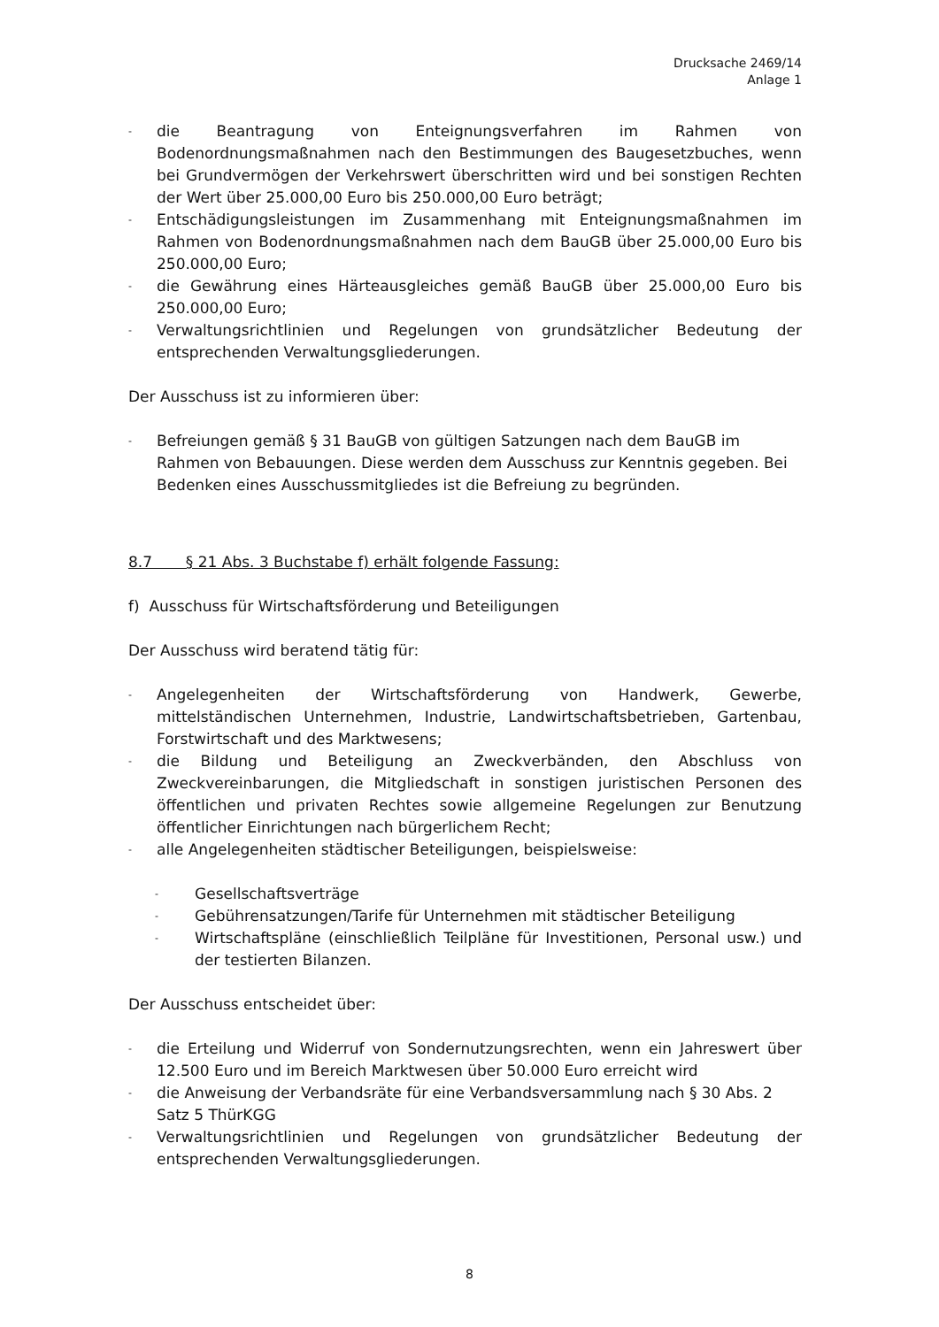Drucksache 2469/14
Anlage 1
- die Beantragung von Enteignungsverfahren im Rahmen von Bodenordnungsmaßnahmen nach den Bestimmungen des Baugesetzbuches, wenn bei Grundvermögen der Verkehrswert überschritten wird und bei sonstigen Rechten der Wert über 25.000,00 Euro bis 250.000,00 Euro beträgt;
- Entschädigungsleistungen im Zusammenhang mit Enteignungsmaßnahmen im Rahmen von Bodenordnungsmaßnahmen nach dem BauGB über 25.000,00 Euro bis 250.000,00 Euro;
- die Gewährung eines Härteausgleiches gemäß BauGB über 25.000,00 Euro bis 250.000,00 Euro;
- Verwaltungsrichtlinien und Regelungen von grundsätzlicher Bedeutung der entsprechenden Verwaltungsgliederungen.
Der Ausschuss ist zu informieren über:
- Befreiungen gemäß § 31 BauGB von gültigen Satzungen nach dem BauGB im Rahmen von Bebauungen. Diese werden dem Ausschuss zur Kenntnis gegeben. Bei Bedenken eines Ausschussmitgliedes ist die Befreiung zu begründen.
8.7 § 21 Abs. 3 Buchstabe f) erhält folgende Fassung:
f) Ausschuss für Wirtschaftsförderung und Beteiligungen
Der Ausschuss wird beratend tätig für:
- Angelegenheiten der Wirtschaftsförderung von Handwerk, Gewerbe, mittelständischen Unternehmen, Industrie, Landwirtschaftsbetrieben, Gartenbau, Forstwirtschaft und des Marktwesens;
- die Bildung und Beteiligung an Zweckverbänden, den Abschluss von Zweckvereinbarungen, die Mitgliedschaft in sonstigen juristischen Personen des öffentlichen und privaten Rechtes sowie allgemeine Regelungen zur Benutzung öffentlicher Einrichtungen nach bürgerlichem Recht;
- alle Angelegenheiten städtischer Beteiligungen, beispielsweise:
- Gesellschaftsverträge
- Gebührensatzungen/Tarife für Unternehmen mit städtischer Beteiligung
- Wirtschaftspläne (einschließlich Teilpläne für Investitionen, Personal usw.) und der testierten Bilanzen.
Der Ausschuss entscheidet über:
- die Erteilung und Widerruf von Sondernutzungsrechten, wenn ein Jahreswert über 12.500 Euro und im Bereich Marktwesen über 50.000 Euro erreicht wird
- die Anweisung der Verbandsräte für eine Verbandsversammlung nach § 30 Abs. 2 Satz 5 ThürKGG
- Verwaltungsrichtlinien und Regelungen von grundsätzlicher Bedeutung der entsprechenden Verwaltungsgliederungen.
8